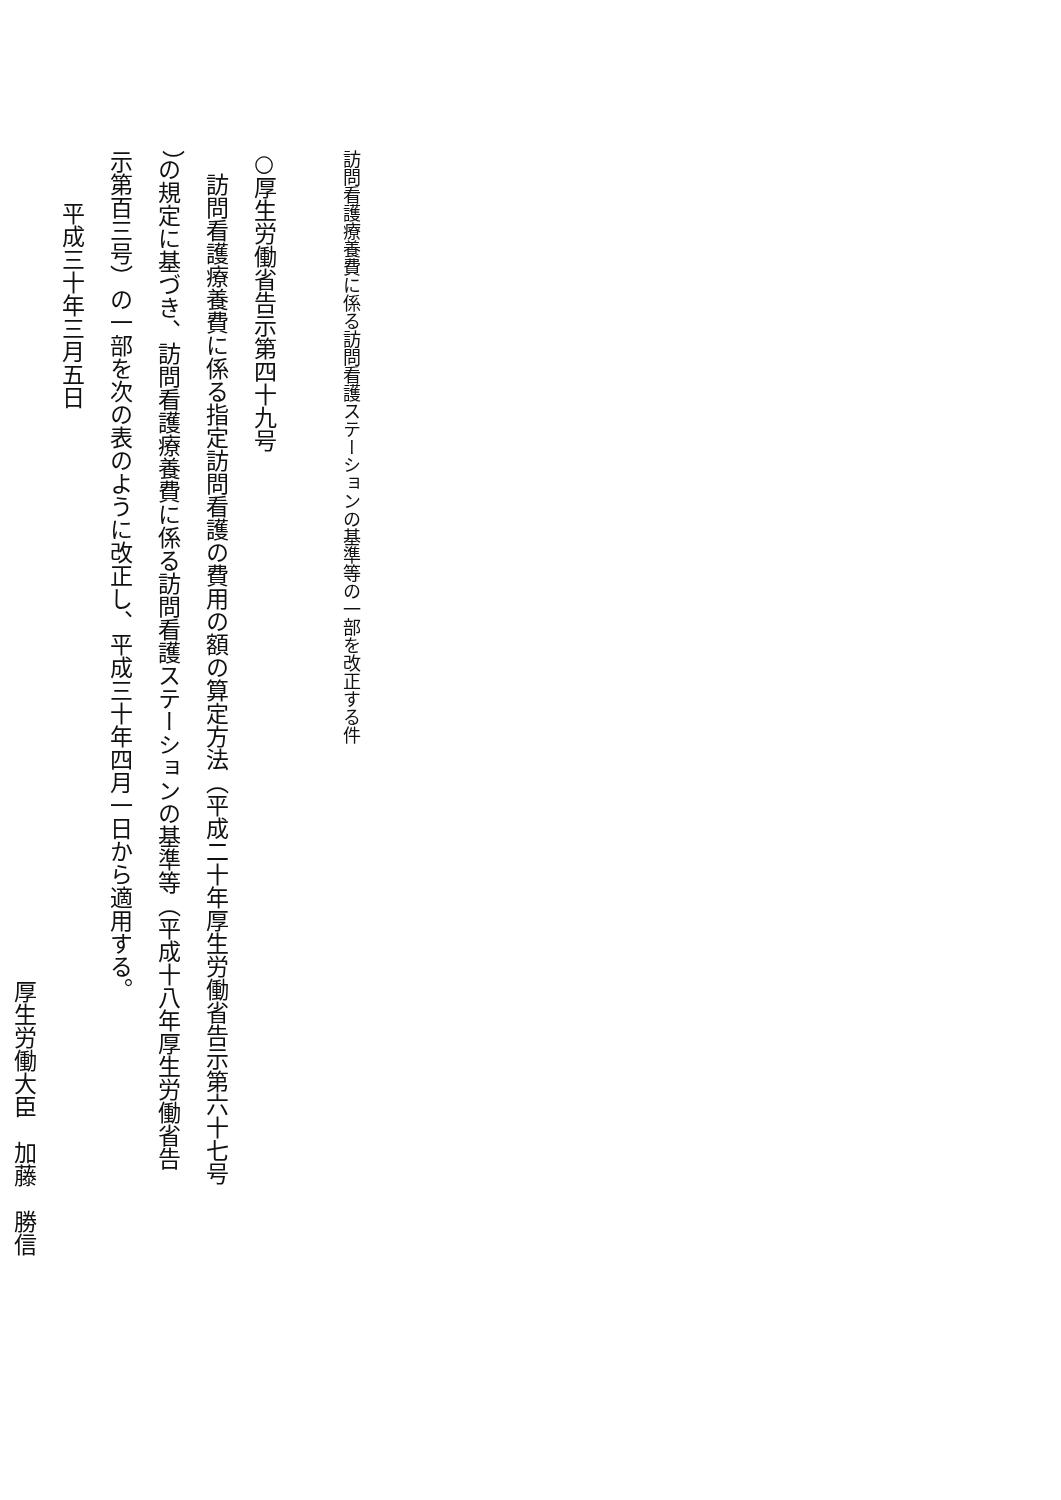訪問看護療養費に係る訪問看護ステーションの基準等の一部を改正する件
○厚生労働省告示第四十九号
　訪問看護療養費に係る指定訪問看護の費用の額の算定方法（平成二十年厚生労働省告示第六十七号
）の規定に基づき、訪問看護療養費に係る訪問看護ステーションの基準等（平成十八年厚生労働省告
示第百三号）の一部を次の表のように改正し、平成三十年四月一日から適用する。
平成三十年三月五日
厚生労働大臣　加藤　勝信